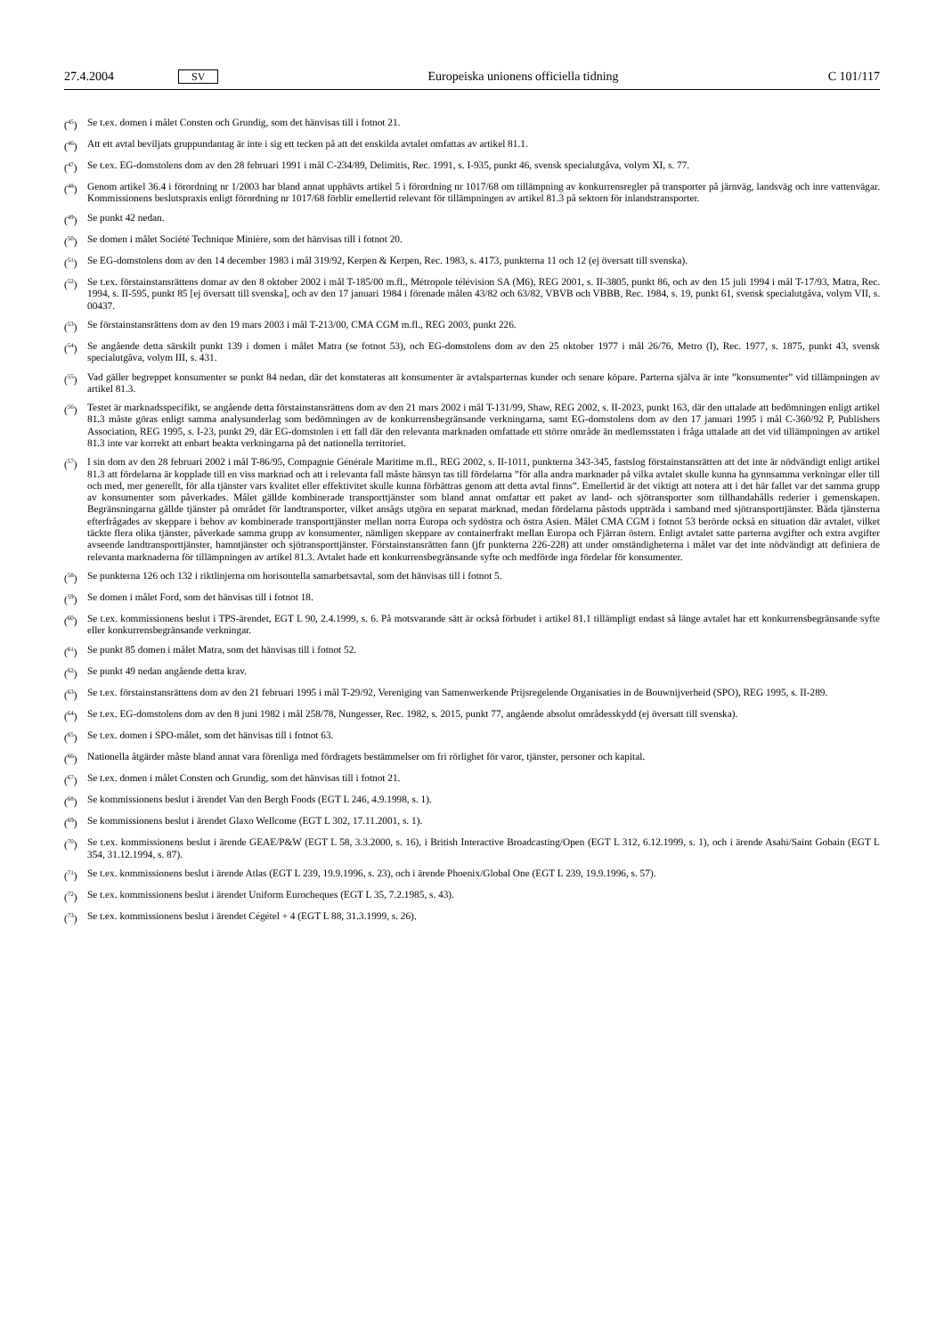27.4.2004 SV Europeiska unionens officiella tidning C 101/117
(<sup>45</sup>) Se t.ex. domen i målet Consten och Grundig, som det hänvisas till i fotnot 21.
(<sup>46</sup>) Att ett avtal beviljats gruppundantag är inte i sig ett tecken på att det enskilda avtalet omfattas av artikel 81.1.
(<sup>47</sup>) Se t.ex. EG-domstolens dom av den 28 februari 1991 i mål C-234/89, Delimitis, Rec. 1991, s. I-935, punkt 46, svensk specialutgåva, volym XI, s. 77.
(<sup>48</sup>) Genom artikel 36.4 i förordning nr 1/2003 har bland annat upphävts artikel 5 i förordning nr 1017/68 om tillämpning av konkurrensregler på transporter på järnväg, landsväg och inre vattenvägar. Kommissionens beslutspraxis enligt förordning nr 1017/68 förblir emellertid relevant för tillämpningen av artikel 81.3 på sektorn för inlandstransporter.
(<sup>49</sup>) Se punkt 42 nedan.
(<sup>50</sup>) Se domen i målet Société Technique Minière, som det hänvisas till i fotnot 20.
(<sup>51</sup>) Se EG-domstolens dom av den 14 december 1983 i mål 319/92, Kerpen & Kerpen, Rec. 1983, s. 4173, punkterna 11 och 12 (ej översatt till svenska).
(<sup>52</sup>) Se t.ex. förstainstansrättens domar av den 8 oktober 2002 i mål T-185/00 m.fl., Métropole télévision SA (M6), REG 2001, s. II-3805, punkt 86, och av den 15 juli 1994 i mål T-17/93, Matra, Rec. 1994, s. II-595, punkt 85 [ej översatt till svenska], och av den 17 januari 1984 i förenade målen 43/82 och 63/82, VBVB och VBBB, Rec. 1984, s. 19, punkt 61, svensk specialutgåva, volym VII, s. 00437.
(<sup>53</sup>) Se förstainstansrättens dom av den 19 mars 2003 i mål T-213/00, CMA CGM m.fl., REG 2003, punkt 226.
(<sup>54</sup>) Se angående detta särskilt punkt 139 i domen i målet Matra (se fotnot 53), och EG-domstolens dom av den 25 oktober 1977 i mål 26/76, Metro (I), Rec. 1977, s. 1875, punkt 43, svensk specialutgåva, volym III, s. 431.
(<sup>55</sup>) Vad gäller begreppet konsumenter se punkt 84 nedan, där det konstateras att konsumenter är avtalsparternas kunder och senare köpare. Parterna själva är inte ”konsumenter” vid tillämpningen av artikel 81.3.
(<sup>56</sup>) Testet är marknadsspecifikt, se angående detta förstainstansrättens dom av den 21 mars 2002 i mål T-131/99, Shaw, REG 2002, s. II-2023, punkt 163, där den uttalade att bedömningen enligt artikel 81.3 måste göras enligt samma analysunderlag som bedömningen av de konkurrensbegränsande verkningarna, samt EG-domstolens dom av den 17 januari 1995 i mål C-360/92 P, Publishers Association, REG 1995, s. I-23, punkt 29, där EG-domstolen i ett fall där den relevanta marknaden omfattade ett större område än medlemsstaten i fråga uttalade att det vid tillämpningen av artikel 81.3 inte var korrekt att enbart beakta verkningarna på det nationella territoriet.
(<sup>57</sup>) I sin dom av den 28 februari 2002 i mål T-86/95, Compagnie Générale Maritime m.fl., REG 2002, s. II-1011, punkterna 343-345, fastslog förstainstansrätten att det inte är nödvändigt enligt artikel 81.3 att fördelarna är kopplade till en viss marknad och att i relevanta fall måste hänsyn tas till fördelarna ”för alla andra marknader på vilka avtalet skulle kunna ha gynnsamma verkningar eller till och med, mer generellt, för alla tjänster vars kvalitet eller effektivitet skulle kunna förbättras genom att detta avtal finns”. Emellertid är det viktigt att notera att i det här fallet var det samma grupp av konsumenter som påverkades. Målet gällde kombinerade transporttjänster som bland annat omfattar ett paket av land- och sjötransporter som tillhandahålls rederier i gemenskapen. Begränsningarna gällde tjänster på området för landtransporter, vilket ansågs utgöra en separat marknad, medan fördelarna påstods uppträda i samband med sjötransporttjänster. Båda tjänsterna efterfrågades av skeppare i behov av kombinerade transporttjänster mellan norra Europa och sydöstra och östra Asien. Målet CMA CGM i fotnot 53 berörde också en situation där avtalet, vilket täckte flera olika tjänster, påverkade samma grupp av konsumenter, nämligen skeppare av containerfrakt mellan Europa och Fjärran östern. Enligt avtalet satte parterna avgifter och extra avgifter avseende landtransporttjänster, hamntjänster och sjötransporttjänster. Förstainstansrätten fann (jfr punkterna 226-228) att under omständigheterna i målet var det inte nödvändigt att definiera de relevanta marknaderna för tillämpningen av artikel 81.3. Avtalet hade ett konkurrensbegränsande syfte och medförde inga fördelar för konsumenter.
(<sup>58</sup>) Se punkterna 126 och 132 i riktlinjerna om horisontella samarbetsavtal, som det hänvisas till i fotnot 5.
(<sup>59</sup>) Se domen i målet Ford, som det hänvisas till i fotnot 18.
(<sup>60</sup>) Se t.ex. kommissionens beslut i TPS-ärendet, EGT L 90, 2.4.1999, s. 6. På motsvarande sätt är också förbudet i artikel 81.1 tillämpligt endast så länge avtalet har ett konkurrensbegränsande syfte eller konkurrensbegränsande verkningar.
(<sup>61</sup>) Se punkt 85 domen i målet Matra, som det hänvisas till i fotnot 52.
(<sup>62</sup>) Se punkt 49 nedan angående detta krav.
(<sup>63</sup>) Se t.ex. förstainstansrättens dom av den 21 februari 1995 i mål T-29/92, Vereniging van Samenwerkende Prijsregelende Organisaties in de Bouwnijverheid (SPO), REG 1995, s. II-289.
(<sup>64</sup>) Se t.ex. EG-domstolens dom av den 8 juni 1982 i mål 258/78, Nungesser, Rec. 1982, s. 2015, punkt 77, angående absolut områdesskydd (ej översatt till svenska).
(<sup>65</sup>) Se t.ex. domen i SPO-målet, som det hänvisas till i fotnot 63.
(<sup>66</sup>) Nationella åtgärder måste bland annat vara förenliga med fördragets bestämmelser om fri rörlighet för varor, tjänster, personer och kapital.
(<sup>67</sup>) Se t.ex. domen i målet Consten och Grundig, som det hänvisas till i fotnot 21.
(<sup>68</sup>) Se kommissionens beslut i ärendet Van den Bergh Foods (EGT L 246, 4.9.1998, s. 1).
(<sup>69</sup>) Se kommissionens beslut i ärendet Glaxo Wellcome (EGT L 302, 17.11.2001, s. 1).
(<sup>70</sup>) Se t.ex. kommissionens beslut i ärende GEAE/P&W (EGT L 58, 3.3.2000, s. 16), i British Interactive Broadcasting/Open (EGT L 312, 6.12.1999, s. 1), och i ärende Asahi/Saint Gobain (EGT L 354, 31.12.1994, s. 87).
(<sup>71</sup>) Se t.ex. kommissionens beslut i ärende Atlas (EGT L 239, 19.9.1996, s. 23), och i ärende Phoenix/Global One (EGT L 239, 19.9.1996, s. 57).
(<sup>72</sup>) Se t.ex. kommissionens beslut i ärendet Uniform Eurocheques (EGT L 35, 7.2.1985, s. 43).
(<sup>73</sup>) Se t.ex. kommissionens beslut i ärendet Cégétel + 4 (EGT L 88, 31.3.1999, s. 26).